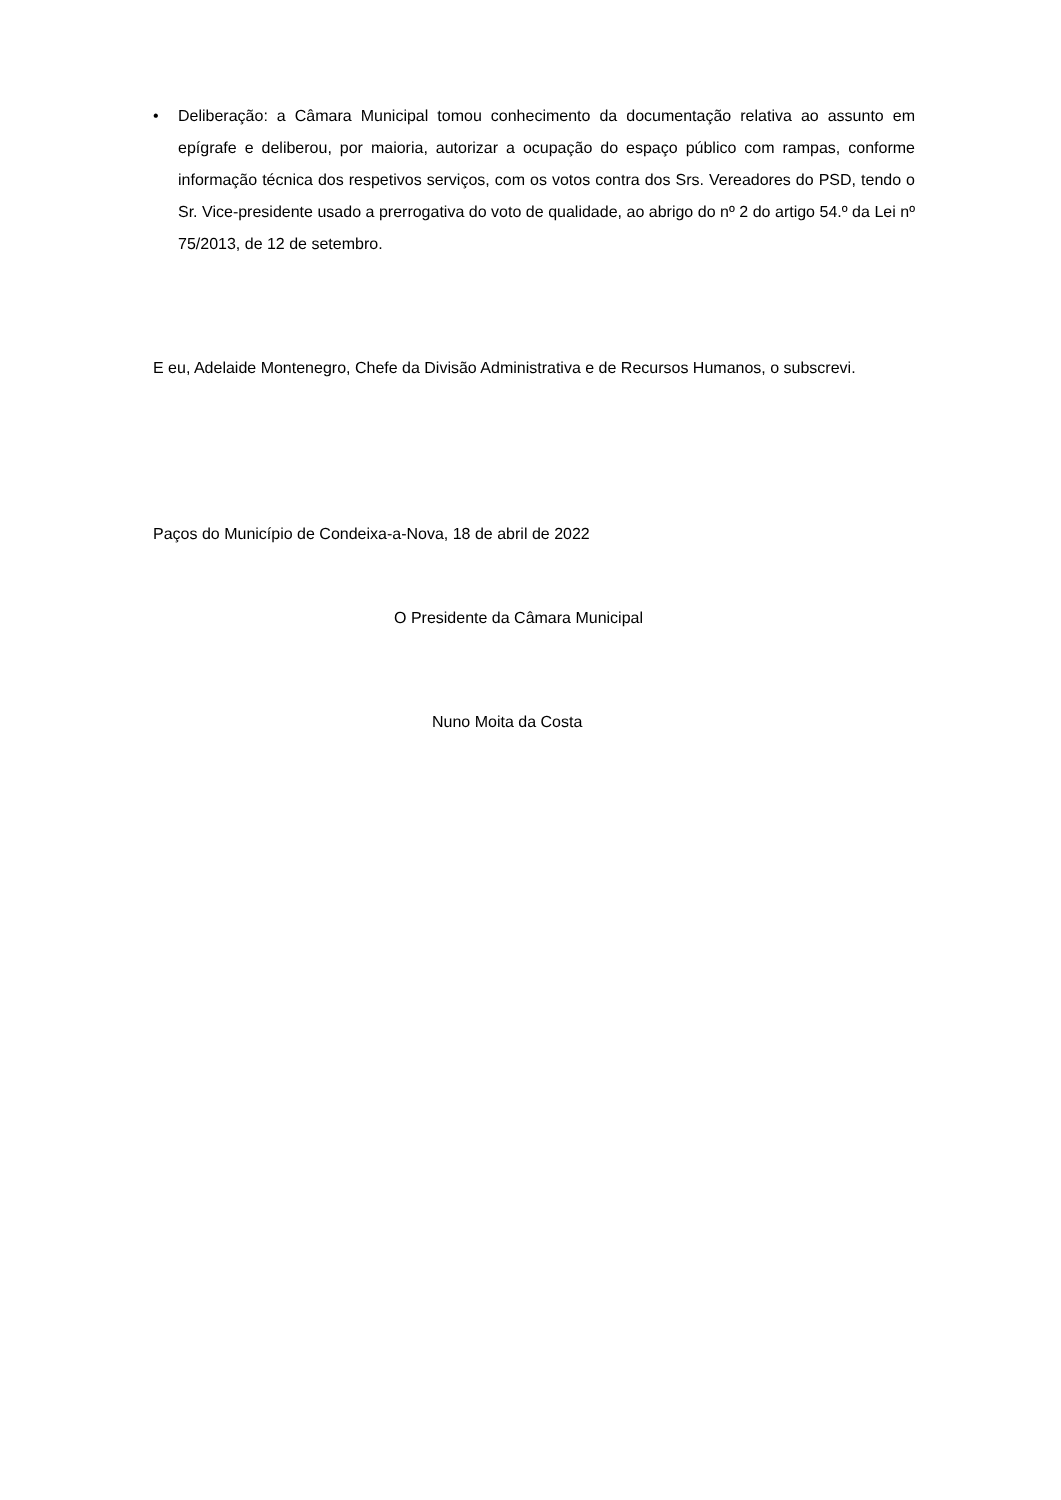• Deliberação: a Câmara Municipal tomou conhecimento da documentação relativa ao assunto em epígrafe e deliberou, por maioria, autorizar a ocupação do espaço público com rampas, conforme informação técnica dos respetivos serviços, com os votos contra dos Srs. Vereadores do PSD, tendo o Sr. Vice-presidente usado a prerrogativa do voto de qualidade, ao abrigo do nº 2 do artigo 54.º da Lei nº 75/2013, de 12 de setembro.
E eu, Adelaide Montenegro, Chefe da Divisão Administrativa e de Recursos Humanos, o subscrevi.
Paços do Município de Condeixa-a-Nova, 18 de abril de 2022
O Presidente da Câmara Municipal
Nuno Moita da Costa